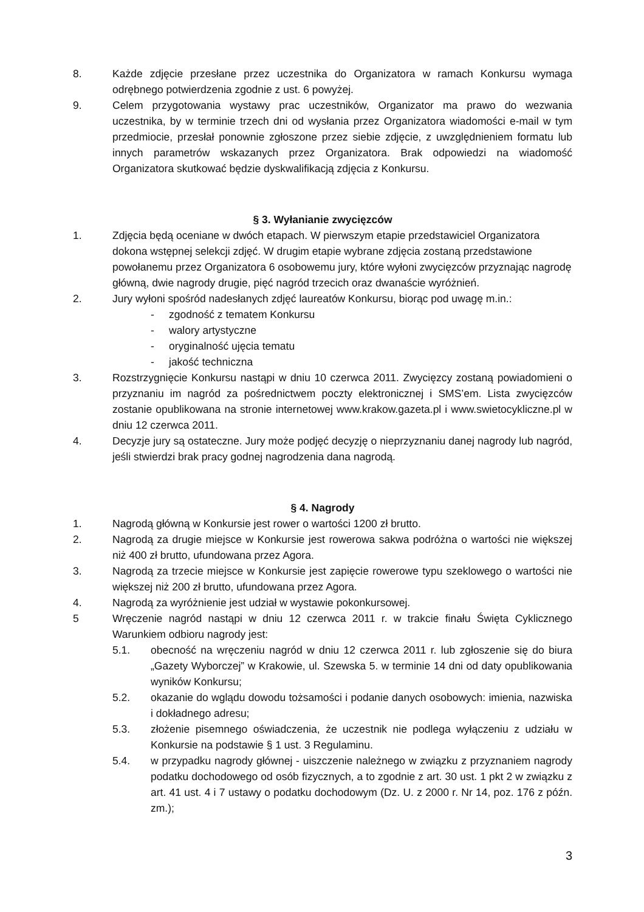8. Każde zdjęcie przesłane przez uczestnika do Organizatora w ramach Konkursu wymaga odrębnego potwierdzenia zgodnie z ust. 6 powyżej.
9. Celem przygotowania wystawy prac uczestników, Organizator ma prawo do wezwania uczestnika, by w terminie trzech dni od wysłania przez Organizatora wiadomości e-mail w tym przedmiocie, przesłał ponownie zgłoszone przez siebie zdjęcie, z uwzględnieniem formatu lub innych parametrów wskazanych przez Organizatora. Brak odpowiedzi na wiadomość Organizatora skutkować będzie dyskwalifikacją zdjęcia z Konkursu.
§ 3. Wyłanianie zwycięzców
1. Zdjęcia będą oceniane w dwóch etapach. W pierwszym etapie przedstawiciel Organizatora dokona wstępnej selekcji zdjęć. W drugim etapie wybrane zdjęcia zostaną przedstawione powołanemu przez Organizatora 6 osobowemu jury, które wyłoni zwycięzców przyznając nagrodę główną, dwie nagrody drugie, pięć nagród trzecich oraz dwanaście wyróżnień.
2. Jury wyłoni spośród nadesłanych zdjęć laureatów Konkursu, biorąc pod uwagę m.in.:
- zgodność z tematem Konkursu
- walory artystyczne
- oryginalność ujęcia tematu
- jakość techniczna
3. Rozstrzygnięcie Konkursu nastąpi w dniu 10 czerwca 2011. Zwycięzcy zostaną powiadomieni o przyznaniu im nagród za pośrednictwem poczty elektronicznej i SMS’em. Lista zwycięzców zostanie opublikowana na stronie internetowej www.krakow.gazeta.pl i www.swietocykliczne.pl w dniu 12 czerwca 2011.
4. Decyzje jury są ostateczne. Jury może podjęć decyzję o nieprzyznaniu danej nagrody lub nagród, jeśli stwierdzi brak pracy godnej nagrodzenia dana nagrodą.
§ 4. Nagrody
1. Nagrodą główną w Konkursie jest rower o wartości 1200 zł brutto.
2. Nagrodą za drugie miejsce w Konkursie jest rowerowa sakwa podróżna o wartości nie większej niż 400 zł brutto, ufundowana przez Agora.
3. Nagrodą za trzecie miejsce w Konkursie jest zapięcie rowerowe typu szeklowego o wartości nie większej niż 200 zł brutto, ufundowana przez Agora.
4. Nagrodą za wyróżnienie jest udział w wystawie pokonkursowej.
5 Wręczenie nagród nastąpi w dniu 12 czerwca 2011 r. w trakcie finału Święta Cyklicznego Warunkiem odbioru nagrody jest:
5.1. obecność na wręczeniu nagród w dniu 12 czerwca 2011 r. lub zgłoszenie się do biura „Gazety Wyborczej” w Krakowie, ul. Szewska 5. w terminie 14 dni od daty opublikowania wyników Konkursu;
5.2. okazanie do wglądu dowodu tożsamości i podanie danych osobowych: imienia, nazwiska i dokładnego adresu;
5.3. złożenie pisemnego oświadczenia, że uczestnik nie podlega wyłączeniu z udziału w Konkursie na podstawie § 1 ust. 3 Regulaminu.
5.4. w przypadku nagrody głównej - uiszczenie należnego w związku z przyznaniem nagrody podatku dochodowego od osób fizycznych, a to zgodnie z art. 30 ust. 1 pkt 2 w związku z art. 41 ust. 4 i 7 ustawy o podatku dochodowym (Dz. U. z 2000 r. Nr 14, poz. 176 z późn. zm.);
3